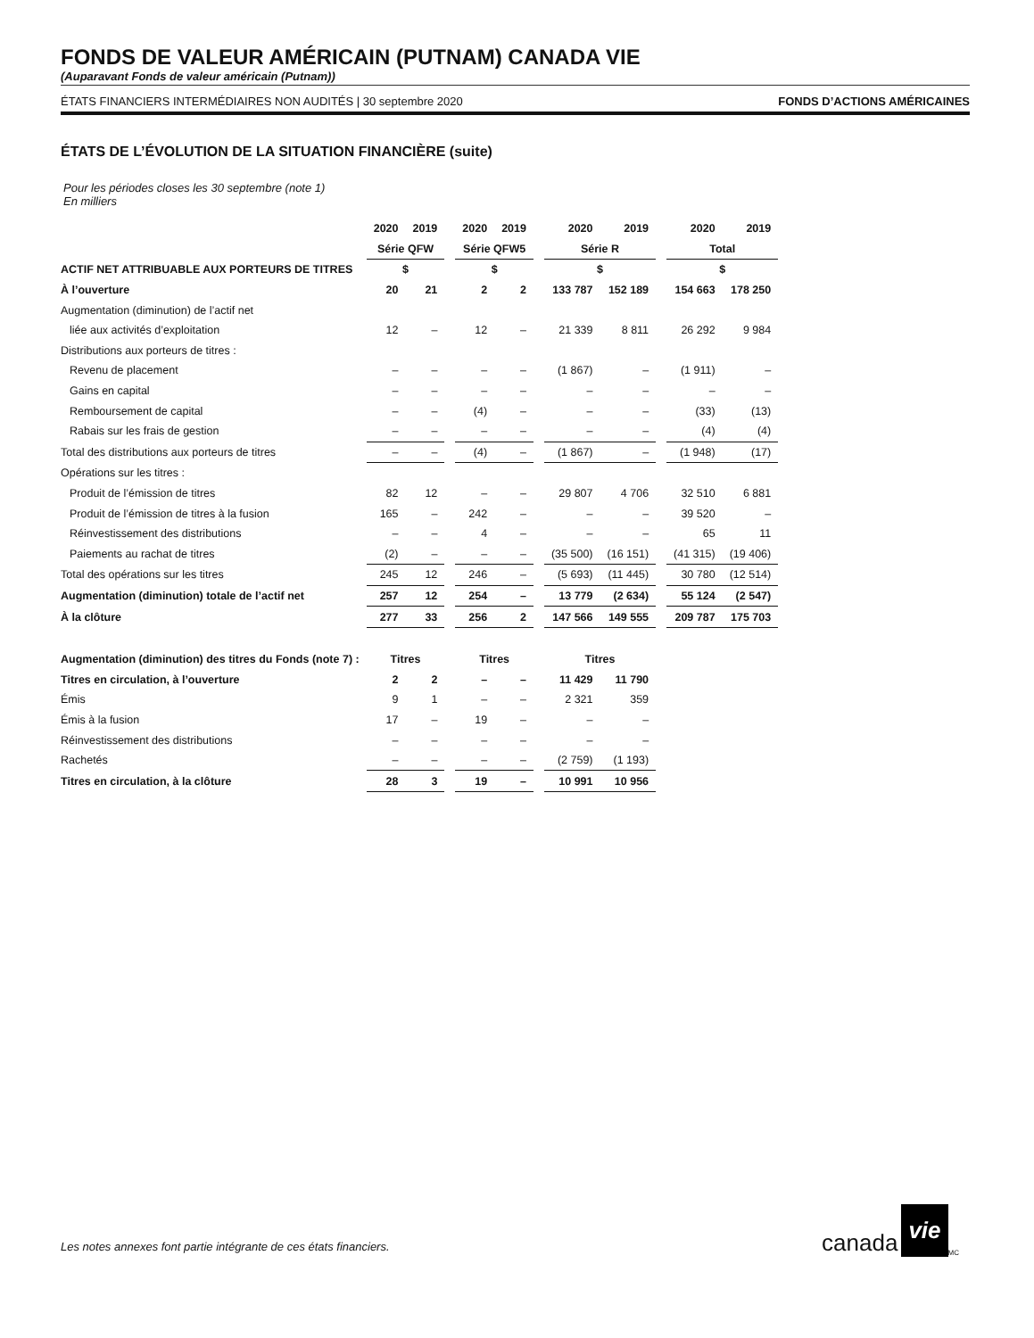FONDS DE VALEUR AMÉRICAIN (PUTNAM) CANADA VIE
(Auparavant Fonds de valeur américain (Putnam))
ÉTATS FINANCIERS INTERMÉDIAIRES NON AUDITÉS | 30 septembre 2020 FONDS D’ACTIONS AMÉRICAINES
ÉTATS DE L’ÉVOLUTION DE LA SITUATION FINANCIÈRE (suite)
Pour les périodes closes les 30 septembre (note 1)
En milliers
| | 2020 | 2019 | | 2020 | 2019 | | 2020 | 2019 | | 2020 | 2019 |
| --- | --- | --- | --- | --- | --- | --- | --- | --- | --- | --- | --- |
| | Série QFW | | | Série QFW5 | | | Série R | | | Total | |
| ACTIF NET ATTRIBUABLE AUX PORTEURS DE TITRES | $ | | | $ | | | $ | | | $ | |
| À l’ouverture | 20 | 21 | | 2 | 2 | | 133 787 | 152 189 | | 154 663 | 178 250 |
| Augmentation (diminution) de l’actif net | | | | | | | | | | | |
| liée aux activités d’exploitation | 12 | – | | 12 | – | | 21 339 | 8 811 | | 26 292 | 9 984 |
| Distributions aux porteurs de titres : | | | | | | | | | | | |
| Revenu de placement | – | – | | – | – | | (1 867) | – | | (1 911) | – |
| Gains en capital | – | – | | – | – | | – | – | | – | – |
| Remboursement de capital | – | – | | (4) | – | | – | – | | (33) | (13) |
| Rabais sur les frais de gestion | – | – | | – | – | | – | – | | (4) | (4) |
| Total des distributions aux porteurs de titres | – | – | | (4) | – | | (1 867) | – | | (1 948) | (17) |
| Opérations sur les titres : | | | | | | | | | | | |
| Produit de l’émission de titres | 82 | 12 | | – | – | | 29 807 | 4 706 | | 32 510 | 6 881 |
| Produit de l’émission de titres à la fusion | 165 | – | | 242 | – | | – | – | | 39 520 | – |
| Réinvestissement des distributions | – | – | | 4 | – | | – | – | | 65 | 11 |
| Paiements au rachat de titres | (2) | – | | – | – | | (35 500) | (16 151) | | (41 315) | (19 406) |
| Total des opérations sur les titres | 245 | 12 | | 246 | – | | (5 693) | (11 445) | | 30 780 | (12 514) |
| Augmentation (diminution) totale de l’actif net | 257 | 12 | | 254 | – | | 13 779 | (2 634) | | 55 124 | (2 547) |
| À la clôture | 277 | 33 | | 256 | 2 | | 147 566 | 149 555 | | 209 787 | 175 703 |
| Augmentation (diminution) des titres du Fonds (note 7) : | Titres | | | Titres | | | Titres | | | | |
| Titres en circulation, à l’ouverture | 2 | 2 | | – | – | | 11 429 | 11 790 | | | |
| Émis | 9 | 1 | | – | – | | 2 321 | 359 | | | |
| Émis à la fusion | 17 | – | | 19 | – | | – | – | | | |
| Réinvestissement des distributions | – | – | | – | – | | – | – | | | |
| Rachetés | – | – | | – | – | | (2 759) | (1 193) | | | |
| Titres en circulation, à la clôture | 28 | 3 | | 19 | – | | 10 991 | 10 956 | | | |
Les notes annexes font partie intégrante de ces états financiers.
canada vie<sup>MC</sup>